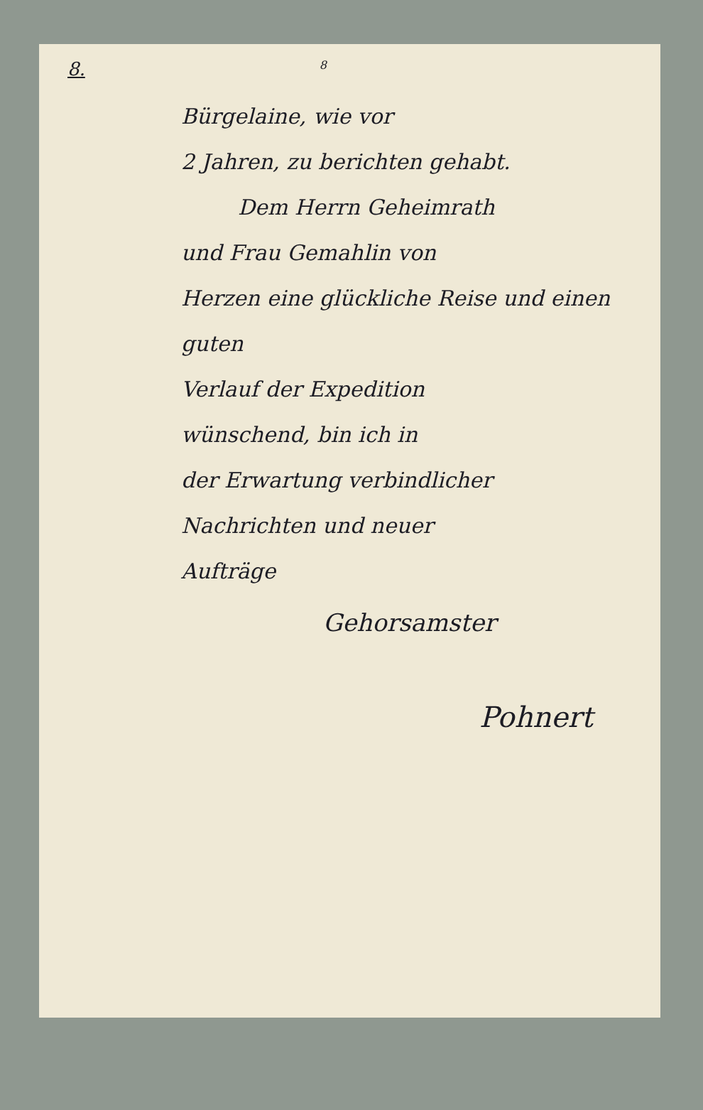8. 8
Bürgelaine, wie vor
2 Jahren, zu berichten gehabt.
Dem Herrn Geheimrath
und Frau Gemahlin von
Herzen eine glückliche Reise und einen guten
Verlauf der Expedition
wünschend, bin ich in
der Erwartung verbindlicher
Nachrichten und neuer
Aufträge
Gehorsamster
Pohnert